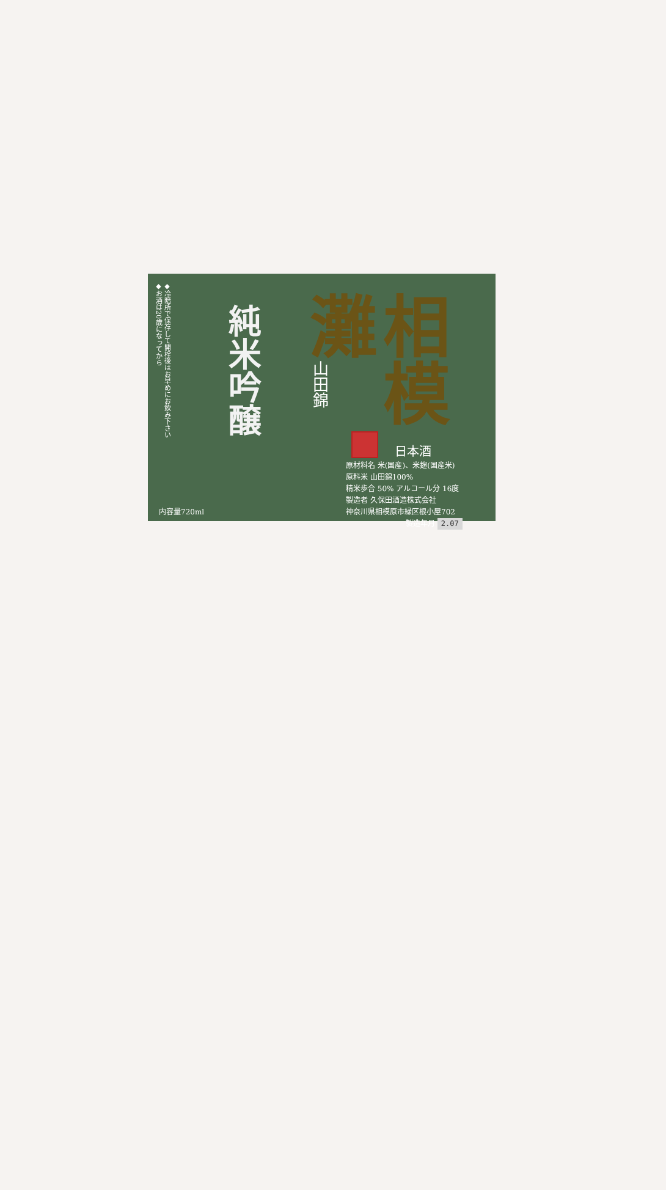◆冷暗所で保存して開栓後はお早めにお飲み下さい
◆お酒は20歳になってから
純米吟醸
山田錦
相模
灘
日本酒
原材料名 米(国産)、米麹(国産米)
原料米 山田錦100%
精米歩合 50% アルコール分 16度
製造者 久保田酒造株式会社
神奈川県相模原市緑区根小屋702
製造年月 2.07
内容量720ml